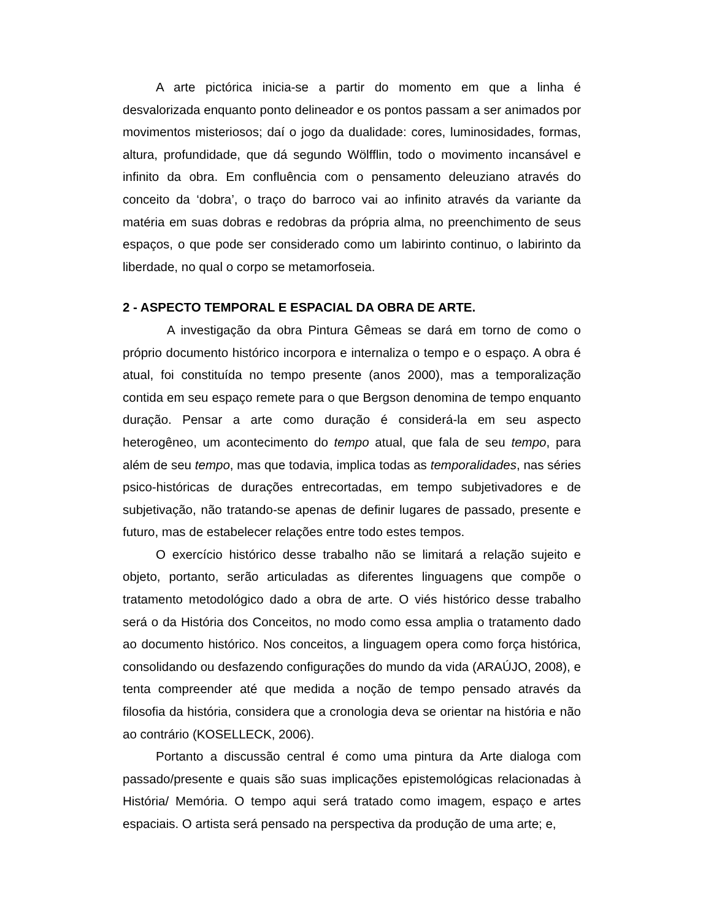A arte pictórica inicia-se a partir do momento em que a linha é desvalorizada enquanto ponto delineador e os pontos passam a ser animados por movimentos misteriosos; daí o jogo da dualidade: cores, luminosidades, formas, altura, profundidade, que dá segundo Wölfflin, todo o movimento incansável e infinito da obra. Em confluência com o pensamento deleuziano através do conceito da ‘dobra’, o traço do barroco vai ao infinito através da variante da matéria em suas dobras e redobras da própria alma, no preenchimento de seus espaços, o que pode ser considerado como um labirinto continuo, o labirinto da liberdade, no qual o corpo se metamorfoseia.
2 - ASPECTO TEMPORAL E ESPACIAL DA OBRA DE ARTE.
A investigação da obra Pintura Gêmeas se dará em torno de como o próprio documento histórico incorpora e internaliza o tempo e o espaço. A obra é atual, foi constituída no tempo presente (anos 2000), mas a temporalização contida em seu espaço remete para o que Bergson denomina de tempo enquanto duração. Pensar a arte como duração é considerá-la em seu aspecto heterogêneo, um acontecimento do tempo atual, que fala de seu tempo, para além de seu tempo, mas que todavia, implica todas as temporalidades, nas séries psico-históricas de durações entrecortadas, em tempo subjetivadores e de subjetivação, não tratando-se apenas de definir lugares de passado, presente e futuro, mas de estabelecer relações entre todo estes tempos.
O exercício histórico desse trabalho não se limitará a relação sujeito e objeto, portanto, serão articuladas as diferentes linguagens que compõe o tratamento metodológico dado a obra de arte. O viés histórico desse trabalho será o da História dos Conceitos, no modo como essa amplia o tratamento dado ao documento histórico. Nos conceitos, a linguagem opera como força histórica, consolidando ou desfazendo configurações do mundo da vida (ARAÚJO, 2008), e tenta compreender até que medida a noção de tempo pensado através da filosofia da história, considera que a cronologia deva se orientar na história e não ao contrário (KOSELLECK, 2006).
Portanto a discussão central é como uma pintura da Arte dialoga com passado/presente e quais são suas implicações epistemológicas relacionadas à História/ Memória. O tempo aqui será tratado como imagem, espaço e artes espaciais. O artista será pensado na perspectiva da produção de uma arte; e,